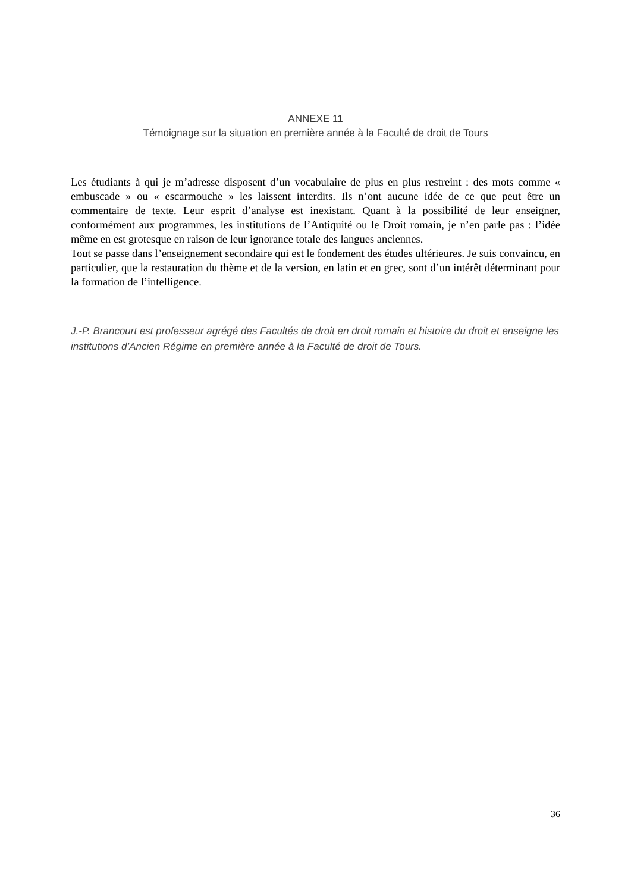ANNEXE 11
Témoignage sur la situation en première année à la Faculté de droit de Tours
Les étudiants à qui je m’adresse disposent d’un vocabulaire de plus en plus restreint : des mots comme « embuscade » ou « escarmouche » les laissent interdits. Ils n’ont aucune idée de ce que peut être un commentaire de texte. Leur esprit d’analyse est inexistant. Quant à la possibilité de leur enseigner, conformément aux programmes, les institutions de l’Antiquité ou le Droit romain, je n’en parle pas : l’idée même en est grotesque en raison de leur ignorance totale des langues anciennes.
Tout se passe dans l’enseignement secondaire qui est le fondement des études ultérieures. Je suis convaincu, en particulier, que la restauration du thème et de la version, en latin et en grec, sont d’un intérêt déterminant pour la formation de l’intelligence.
J.-P. Brancourt est professeur agrégé des Facultés de droit en droit romain et histoire du droit et enseigne les institutions d’Ancien Régime en première année à la Faculté de droit de Tours.
36